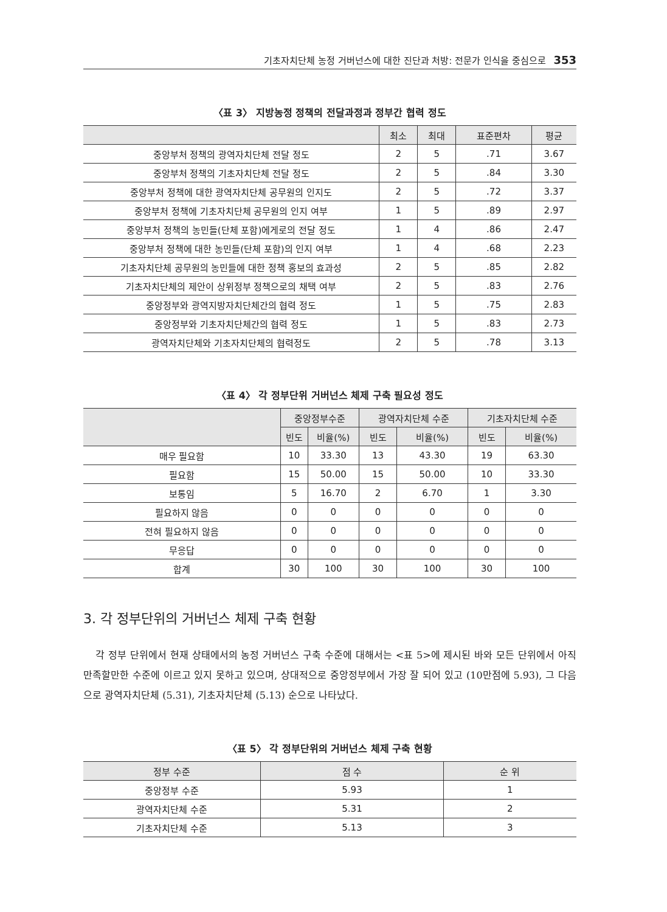기초자치단체 농정 거버넌스에 대한 진단과 처방: 전문가 인식을 중심으로 353
〈표 3〉 지방농정 정책의 전달과정과 정부간 협력 정도
| | 최소 | 최대 | 표준편차 | 평균 |
| --- | --- | --- | --- | --- |
| 중앙부처 정책의 광역자치단체 전달 정도 | 2 | 5 | .71 | 3.67 |
| 중앙부처 정책의 기초자치단체 전달 정도 | 2 | 5 | .84 | 3.30 |
| 중앙부처 정책에 대한 광역자치단체 공무원의 인지도 | 2 | 5 | .72 | 3.37 |
| 중앙부처 정책에 기초자치단체 공무원의 인지 여부 | 1 | 5 | .89 | 2.97 |
| 중앙부처 정책의 농민들(단체 포함)에게로의 전달 정도 | 1 | 4 | .86 | 2.47 |
| 중앙부처 정책에 대한 농민들(단체 포함)의 인지 여부 | 1 | 4 | .68 | 2.23 |
| 기초자치단체 공무원의 농민들에 대한 정책 홍보의 효과성 | 2 | 5 | .85 | 2.82 |
| 기초자치단체의 제안이 상위정부 정책으로의 채택 여부 | 2 | 5 | .83 | 2.76 |
| 중앙정부와 광역지방자치단체간의 협력 정도 | 1 | 5 | .75 | 2.83 |
| 중앙정부와 기초자치단체간의 협력 정도 | 1 | 5 | .83 | 2.73 |
| 광역자치단체와 기초자치단체의 협력정도 | 2 | 5 | .78 | 3.13 |
〈표 4〉 각 정부단위 거버넌스 체제 구축 필요성 정도
| | 중앙정부수준 | | 광역자치단체 수준 | | 기초자치단체 수준 | |
| --- | --- | --- | --- | --- | --- | --- |
| | 빈도 | 비율(%) | 빈도 | 비율(%) | 빈도 | 비율(%) |
| 매우 필요함 | 10 | 33.30 | 13 | 43.30 | 19 | 63.30 |
| 필요함 | 15 | 50.00 | 15 | 50.00 | 10 | 33.30 |
| 보통임 | 5 | 16.70 | 2 | 6.70 | 1 | 3.30 |
| 필요하지 않음 | 0 | 0 | 0 | 0 | 0 | 0 |
| 전혀 필요하지 않음 | 0 | 0 | 0 | 0 | 0 | 0 |
| 무응답 | 0 | 0 | 0 | 0 | 0 | 0 |
| 합계 | 30 | 100 | 30 | 100 | 30 | 100 |
3. 각 정부단위의 거버넌스 체제 구축 현황
각 정부 단위에서 현재 상태에서의 농정 거버넌스 구축 수준에 대해서는 <표 5>에 제시된 바와 모든 단위에서 아직 만족할만한 수준에 이르고 있지 못하고 있으며, 상대적으로 중앙정부에서 가장 잘 되어 있고 (10만점에 5.93), 그 다음으로 광역자치단체 (5.31), 기초자치단체 (5.13) 순으로 나타났다.
〈표 5〉 각 정부단위의 거버넌스 체제 구축 현황
| 정부 수준 | 점 수 | 순 위 |
| --- | --- | --- |
| 중앙정부 수준 | 5.93 | 1 |
| 광역자치단체 수준 | 5.31 | 2 |
| 기초자치단체 수준 | 5.13 | 3 |